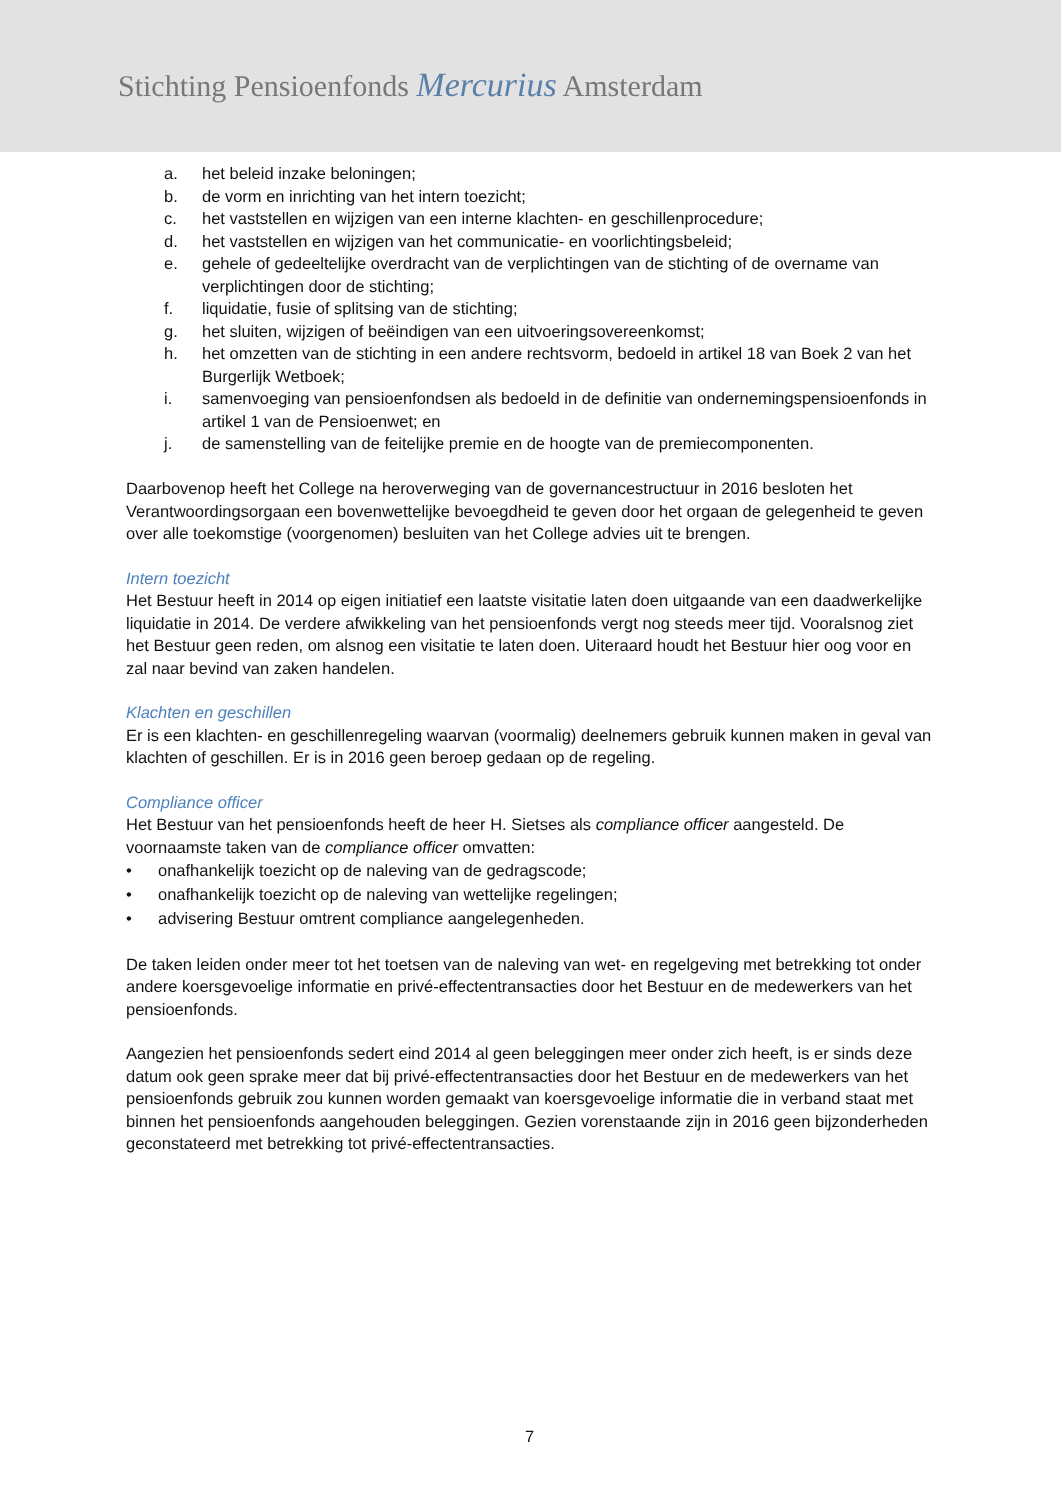Stichting Pensioenfonds Mercurius Amsterdam
a. het beleid inzake beloningen;
b. de vorm en inrichting van het intern toezicht;
c. het vaststellen en wijzigen van een interne klachten- en geschillenprocedure;
d. het vaststellen en wijzigen van het communicatie- en voorlichtingsbeleid;
e. gehele of gedeeltelijke overdracht van de verplichtingen van de stichting of de overname van verplichtingen door de stichting;
f. liquidatie, fusie of splitsing van de stichting;
g. het sluiten, wijzigen of beëindigen van een uitvoeringsovereenkomst;
h. het omzetten van de stichting in een andere rechtsvorm, bedoeld in artikel 18 van Boek 2 van het Burgerlijk Wetboek;
i. samenvoeging van pensioenfondsen als bedoeld in de definitie van ondernemingspensioenfonds in artikel 1 van de Pensioenwet; en
j. de samenstelling van de feitelijke premie en de hoogte van de premiecomponenten.
Daarbovenop heeft het College na heroverweging van de governancestructuur in 2016 besloten het Verantwoordingsorgaan een bovenwettelijke bevoegdheid te geven door het orgaan de gelegenheid te geven over alle toekomstige (voorgenomen) besluiten van het College advies uit te brengen.
Intern toezicht
Het Bestuur heeft in 2014 op eigen initiatief een laatste visitatie laten doen uitgaande van een daadwerkelijke liquidatie in 2014. De verdere afwikkeling van het pensioenfonds vergt nog steeds meer tijd. Vooralsnog ziet het Bestuur geen reden, om alsnog een visitatie te laten doen. Uiteraard houdt het Bestuur hier oog voor en zal naar bevind van zaken handelen.
Klachten en geschillen
Er is een klachten- en geschillenregeling waarvan (voormalig) deelnemers gebruik kunnen maken in geval van klachten of geschillen. Er is in 2016 geen beroep gedaan op de regeling.
Compliance officer
Het Bestuur van het pensioenfonds heeft de heer H. Sietses als compliance officer aangesteld. De voornaamste taken van de compliance officer omvatten:
• onafhankelijk toezicht op de naleving van de gedragscode;
• onafhankelijk toezicht op de naleving van wettelijke regelingen;
• advisering Bestuur omtrent compliance aangelegenheden.
De taken leiden onder meer tot het toetsen van de naleving van wet- en regelgeving met betrekking tot onder andere koersgevoelige informatie en privé-effectentransacties door het Bestuur en de medewerkers van het pensioenfonds.
Aangezien het pensioenfonds sedert eind 2014 al geen beleggingen meer onder zich heeft, is er sinds deze datum ook geen sprake meer dat bij privé-effectentransacties door het Bestuur en de medewerkers van het pensioenfonds gebruik zou kunnen worden gemaakt van koersgevoelige informatie die in verband staat met binnen het pensioenfonds aangehouden beleggingen. Gezien vorenstaande zijn in 2016 geen bijzonderheden geconstateerd met betrekking tot privé-effectentransacties.
7